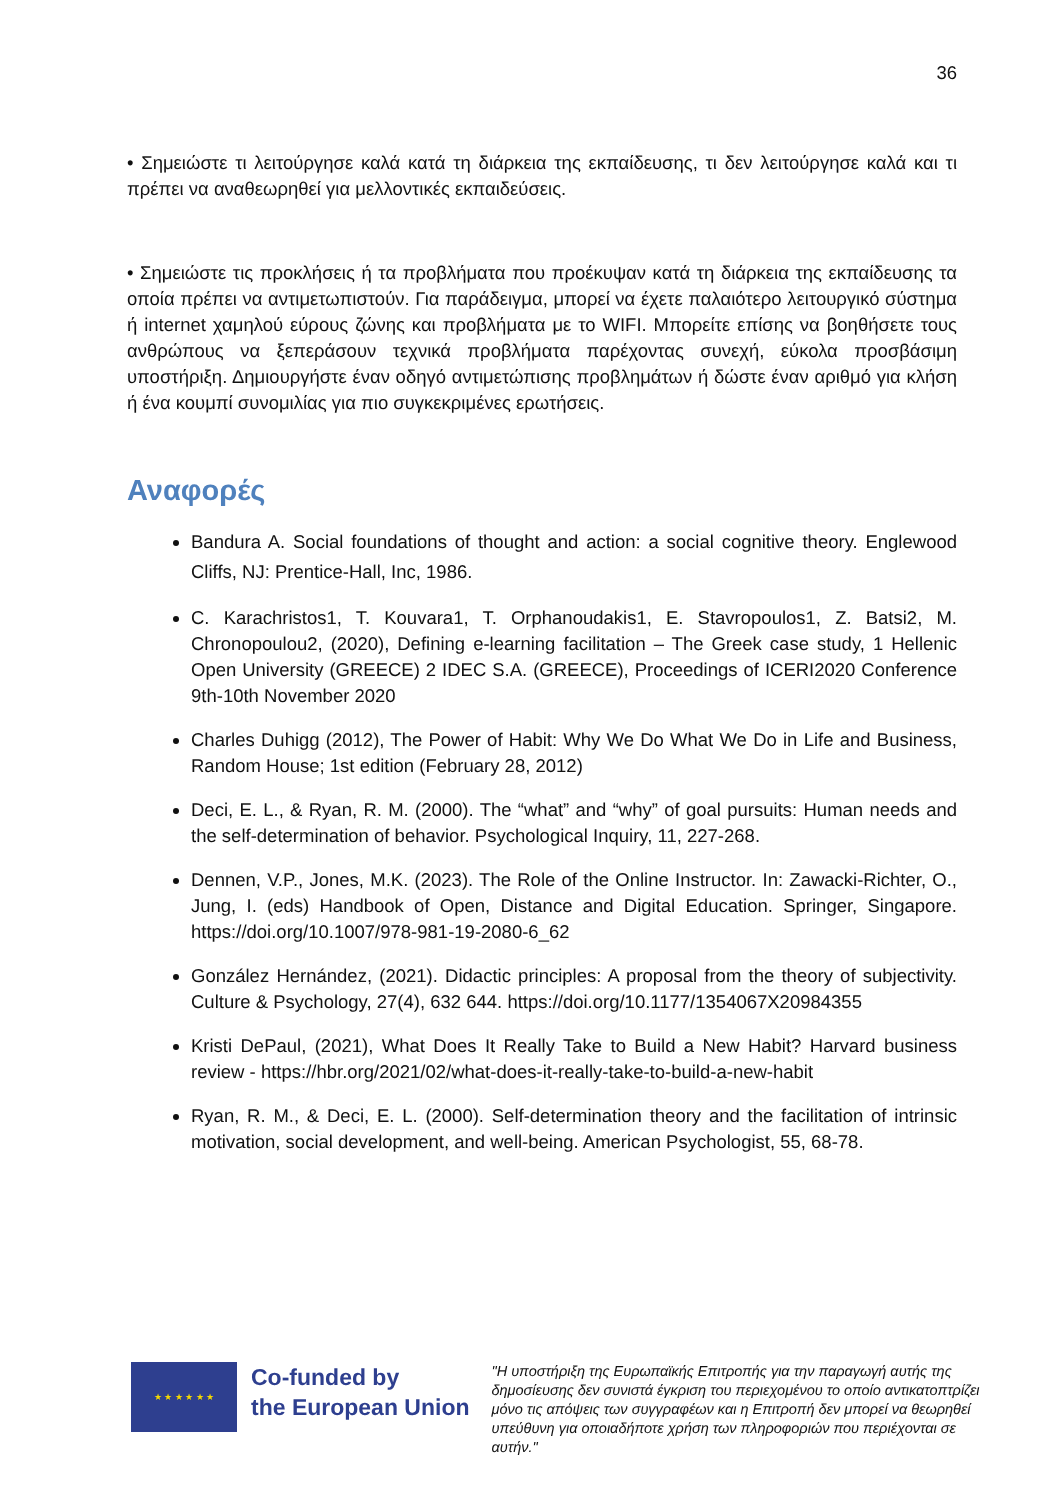36
• Σημειώστε τι λειτούργησε καλά κατά τη διάρκεια της εκπαίδευσης, τι δεν λειτούργησε καλά και τι πρέπει να αναθεωρηθεί για μελλοντικές εκπαιδεύσεις.
• Σημειώστε τις προκλήσεις ή τα προβλήματα που προέκυψαν κατά τη διάρκεια της εκπαίδευσης τα οποία πρέπει να αντιμετωπιστούν. Για παράδειγμα, μπορεί να έχετε παλαιότερο λειτουργικό σύστημα ή internet χαμηλού εύρους ζώνης και προβλήματα με το WIFI. Μπορείτε επίσης να βοηθήσετε τους ανθρώπους να ξεπεράσουν τεχνικά προβλήματα παρέχοντας συνεχή, εύκολα προσβάσιμη υποστήριξη. Δημιουργήστε έναν οδηγό αντιμετώπισης προβλημάτων ή δώστε έναν αριθμό για κλήση ή ένα κουμπί συνομιλίας για πιο συγκεκριμένες ερωτήσεις.
Αναφορές
Bandura A. Social foundations of thought and action: a social cognitive theory. Englewood Cliffs, NJ: Prentice-Hall, Inc, 1986.
C. Karachristos1, T. Kouvara1, T. Orphanoudakis1, E. Stavropoulos1, Z. Batsi2, M. Chronopoulou2, (2020), Defining e-learning facilitation – The Greek case study, 1 Hellenic Open University (GREECE) 2 IDEC S.A. (GREECE), Proceedings of ICERI2020 Conference 9th-10th November 2020
Charles Duhigg (2012), The Power of Habit: Why We Do What We Do in Life and Business, Random House; 1st edition (February 28, 2012)
Deci, E. L., & Ryan, R. M. (2000). The “what” and “why” of goal pursuits: Human needs and the self-determination of behavior. Psychological Inquiry, 11, 227-268.
Dennen, V.P., Jones, M.K. (2023). The Role of the Online Instructor. In: Zawacki-Richter, O., Jung, I. (eds) Handbook of Open, Distance and Digital Education. Springer, Singapore. https://doi.org/10.1007/978-981-19-2080-6_62
González Hernández, (2021). Didactic principles: A proposal from the theory of subjectivity. Culture & Psychology, 27(4), 632 644. https://doi.org/10.1177/1354067X20984355
Kristi DePaul, (2021), What Does It Really Take to Build a New Habit? Harvard business review - https://hbr.org/2021/02/what-does-it-really-take-to-build-a-new-habit
Ryan, R. M., & Deci, E. L. (2000). Self-determination theory and the facilitation of intrinsic motivation, social development, and well-being. American Psychologist, 55, 68-78.
★ ★ ★ ★ ★ ★
Co-funded by
the European Union
"Η υποστήριξη της Ευρωπαϊκής Επιτροπής για την παραγωγή αυτής της δημοσίευσης δεν συνιστά έγκριση του περιεχομένου το οποίο αντικατοπτρίζει μόνο τις απόψεις των συγγραφέων και η Επιτροπή δεν μπορεί να θεωρηθεί υπεύθυνη για οποιαδήποτε χρήση των πληροφοριών που περιέχονται σε αυτήν."